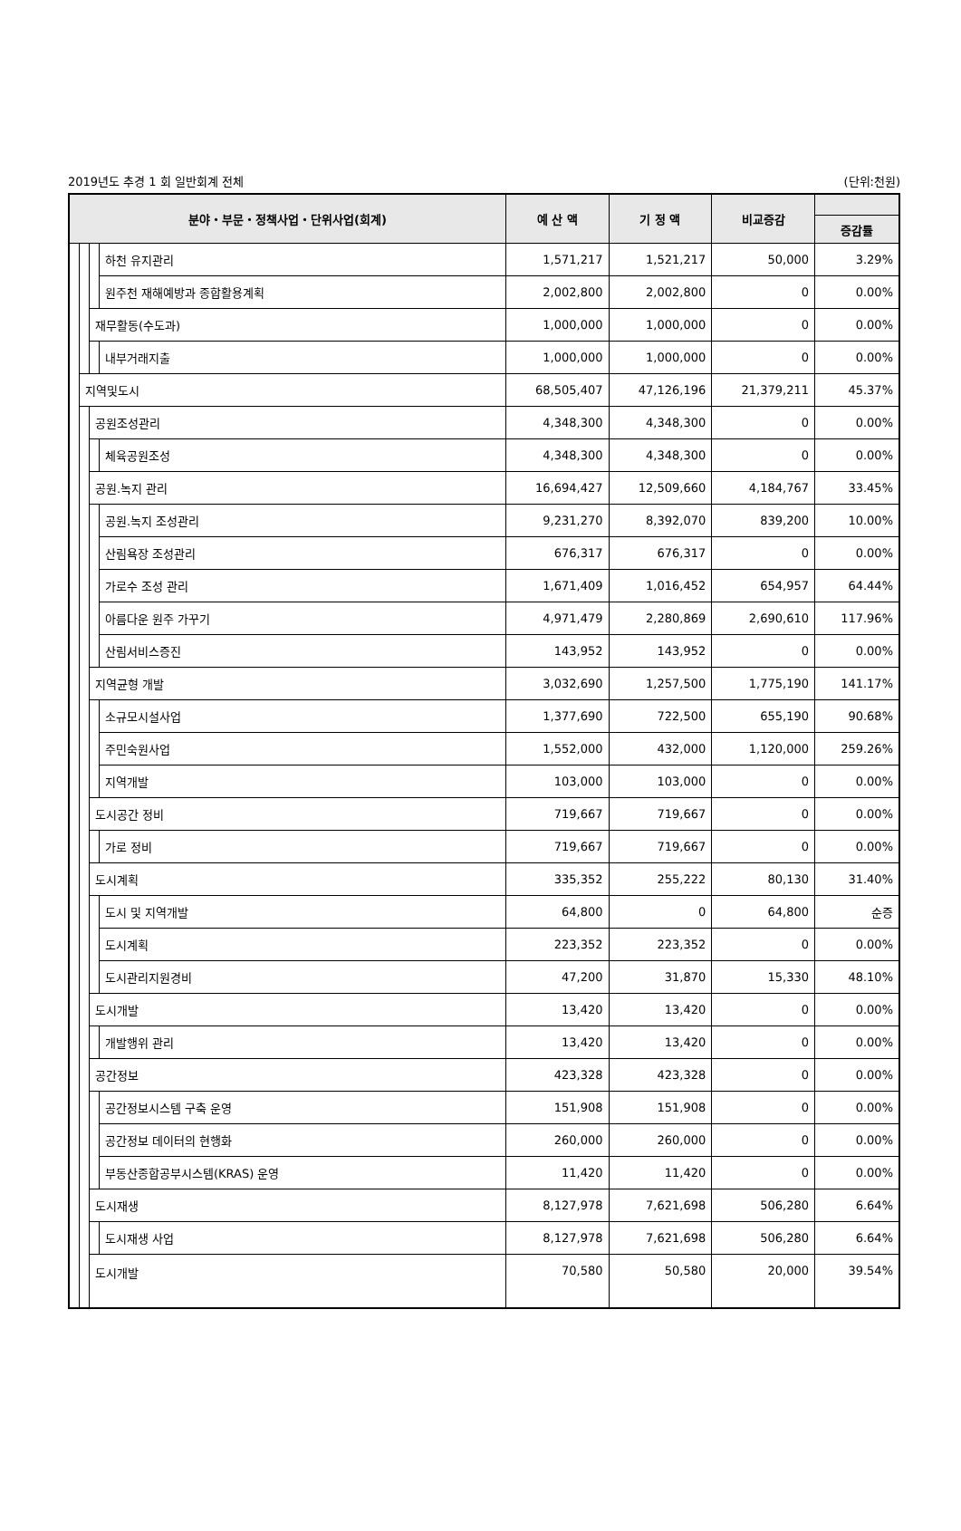2019년도 추경 1 회 일반회계 전체 (단위:천원)
| 분야・부문・정책사업・단위사업(회계) | | | | 예 산 액 | 기 정 액 | 비교증감 | |
| --- | --- | --- | --- | --- | --- | --- | --- |
| | | | | | | | 증감률 |
| | | | 하천 유지관리 | 1,571,217 | 1,521,217 | 50,000 | 3.29% |
| | | | 원주천 재해예방과 종합활용계획 | 2,002,800 | 2,002,800 | 0 | 0.00% |
| | | 재무활동(수도과) | | 1,000,000 | 1,000,000 | 0 | 0.00% |
| | | | 내부거래지출 | 1,000,000 | 1,000,000 | 0 | 0.00% |
| | 지역및도시 | | | 68,505,407 | 47,126,196 | 21,379,211 | 45.37% |
| | | 공원조성관리 | | 4,348,300 | 4,348,300 | 0 | 0.00% |
| | | | 체육공원조성 | 4,348,300 | 4,348,300 | 0 | 0.00% |
| | | 공원.녹지 관리 | | 16,694,427 | 12,509,660 | 4,184,767 | 33.45% |
| | | | 공원.녹지 조성관리 | 9,231,270 | 8,392,070 | 839,200 | 10.00% |
| | | | 산림욕장 조성관리 | 676,317 | 676,317 | 0 | 0.00% |
| | | | 가로수 조성 관리 | 1,671,409 | 1,016,452 | 654,957 | 64.44% |
| | | | 아름다운 원주 가꾸기 | 4,971,479 | 2,280,869 | 2,690,610 | 117.96% |
| | | | 산림서비스증진 | 143,952 | 143,952 | 0 | 0.00% |
| | | 지역균형 개발 | | 3,032,690 | 1,257,500 | 1,775,190 | 141.17% |
| | | | 소규모시설사업 | 1,377,690 | 722,500 | 655,190 | 90.68% |
| | | | 주민숙원사업 | 1,552,000 | 432,000 | 1,120,000 | 259.26% |
| | | | 지역개발 | 103,000 | 103,000 | 0 | 0.00% |
| | | 도시공간 정비 | | 719,667 | 719,667 | 0 | 0.00% |
| | | | 가로 정비 | 719,667 | 719,667 | 0 | 0.00% |
| | | 도시계획 | | 335,352 | 255,222 | 80,130 | 31.40% |
| | | | 도시 및 지역개발 | 64,800 | 0 | 64,800 | 순증 |
| | | | 도시계획 | 223,352 | 223,352 | 0 | 0.00% |
| | | | 도시관리지원경비 | 47,200 | 31,870 | 15,330 | 48.10% |
| | | 도시개발 | | 13,420 | 13,420 | 0 | 0.00% |
| | | | 개발행위 관리 | 13,420 | 13,420 | 0 | 0.00% |
| | | 공간정보 | | 423,328 | 423,328 | 0 | 0.00% |
| | | | 공간정보시스템 구축 운영 | 151,908 | 151,908 | 0 | 0.00% |
| | | | 공간정보 데이터의 현행화 | 260,000 | 260,000 | 0 | 0.00% |
| | | | 부동산종합공부시스템(KRAS) 운영 | 11,420 | 11,420 | 0 | 0.00% |
| | | 도시재생 | | 8,127,978 | 7,621,698 | 506,280 | 6.64% |
| | | | 도시재생 사업 | 8,127,978 | 7,621,698 | 506,280 | 6.64% |
| | | 도시개발 | | 70,580 | 50,580 | 20,000 | 39.54% |